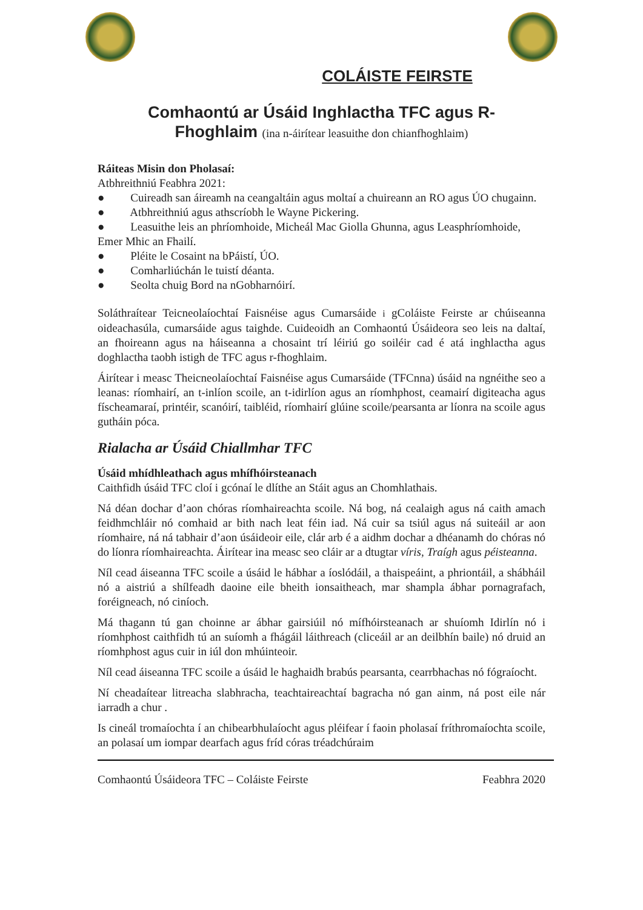COLÁISTE FEIRSTE
Comhaontú ar Úsáid Inghlactha TFC agus R-
Fhoghlaim (ina n-áirítear leasuithe don chianfhoghlaim)
Ráiteas Misin don Pholasaí:
Atbhreithniú Feabhra 2021:
● Cuireadh san áireamh na ceangaltáin agus moltaí a chuireann an RO agus ÚO chugainn.
● Atbhreithniú agus athscríobh le Wayne Pickering.
● Leasuithe leis an phríomhoide, Micheál Mac Giolla Ghunna, agus Leasphríomhoide, Emer Mhic an Fhailí.
● Pléite le Cosaint na bPáistí, ÚO.
● Comharliúchán le tuistí déanta.
● Seolta chuig Bord na nGobharnóirí.
Soláthraítear Teicneolaíochtaí Faisnéise agus Cumarsáide i gColáiste Feirste ar chúiseanna oideachasúla, cumarsáide agus taighde. Cuideoidh an Comhaontú Úsáideora seo leis na daltaí, an fhoireann agus na háiseanna a chosaint trí léiriú go soiléir cad é atá inghlactha agus doghlactha taobh istigh de TFC agus r-fhoghlaim.
Áirítear i measc Theicneolaíochtaí Faisnéise agus Cumarsáide (TFCnna) úsáid na ngnéithe seo a leanas: ríomhairí, an t-inlíon scoile, an t-idirlíon agus an ríomhphost, ceamairí digiteacha agus físcheamaraí, printéir, scanóirí, taibléid, ríomhairí glúine scoile/pearsanta ar líonra na scoile agus gutháin póca.
Rialacha ar Úsáid Chiallmhar TFC
Úsáid mhídhleathach agus mhífhóirsteanach
Caithfidh úsáid TFC cloí i gcónaí le dlíthe an Stáit agus an Chomhlathais.
Ná déan dochar d’aon chóras ríomhaireachta scoile. Ná bog, ná cealaigh agus ná caith amach feidhmchláir nó comhaid ar bith nach leat féin iad. Ná cuir sa tsiúl agus ná suiteáil ar aon ríomhaire, ná ná tabhair d’aon úsáideoir eile, clár arb é a aidhm dochar a dhéanamh do chóras nó do líonra ríomhaireachta. Áirítear ina measc seo cláir ar a dtugtar víris, Traígh agus péisteanna.
Níl cead áiseanna TFC scoile a úsáid le hábhar a íoslódáil, a thaispeáint, a phriontáil, a shábháil nó a aistriú a shílfeadh daoine eile bheith ionsaitheach, mar shampla ábhar pornagrafach, foréigneach, nó ciníoch.
Má thagann tú gan choinne ar ábhar gairsiúil nó mífhóirsteanach ar shuíomh Idirlín nó i ríomhphost caithfidh tú an suíomh a fhágáil láithreach (cliceáil ar an deilbhín baile) nó druid an ríomhphost agus cuir in iúl don mhúinteoir.
Níl cead áiseanna TFC scoile a úsáid le haghaidh brabús pearsanta, cearrbhachas nó fógraíocht.
Ní cheadaítear litreacha slabhracha, teachtaireachtaí bagracha nó gan ainm, ná post eile nár iarradh a chur .
Is cineál tromaíochta í an chibearbhulaíocht agus pléifear í faoin pholasaí fríthromaíochta scoile, an polasaí um iompar dearfach agus fríd córas tréadchúraim
Comhaontú Úsáideora TFC – Coláiste Feirste Feabhra 2020